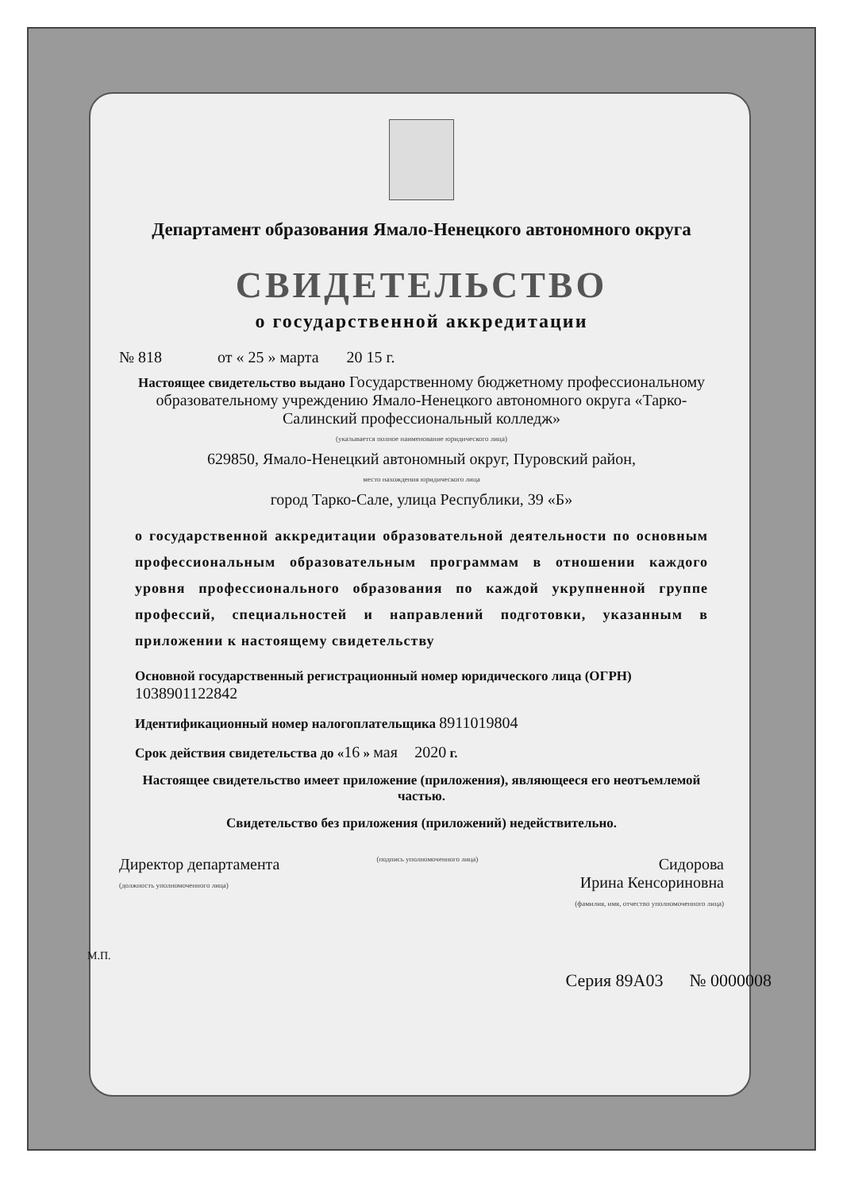Департамент образования Ямало-Ненецкого автономного округа
СВИДЕТЕЛЬСТВО
о государственной аккредитации
№ 818 от « 25 » марта 20 15 г.
Настоящее свидетельство выдано Государственному бюджетному профессиональному образовательному учреждению Ямало-Ненецкого автономного округа «Тарко-Салинский профессиональный колледж»
(указывается полное наименование юридического лица)
629850, Ямало-Ненецкий автономный округ, Пуровский район,
место нахождения юридического лица
город Тарко-Сале, улица Республики, 39 «Б»
о государственной аккредитации образовательной деятельности по основным профессиональным образовательным программам в отношении каждого уровня профессионального образования по каждой укрупненной группе профессий, специальностей и направлений подготовки, указанным в приложении к настоящему свидетельству
Основной государственный регистрационный номер юридического лица (ОГРН) 1038901122842
Идентификационный номер налогоплательщика 8911019804
Срок действия свидетельства до «16 » мая 2020 г.
Настоящее свидетельство имеет приложение (приложения), являющееся его неотъемлемой частью.
Свидетельство без приложения (приложений) недействительно.
Директор департамента
(должность уполномоченного лица)
(подпись уполномоченного лица)
Сидорова
Ирина Кенсориновна
(фамилия, имя, отчество уполномоченного лица)
М.П.
Серия 89А03 № 0000008